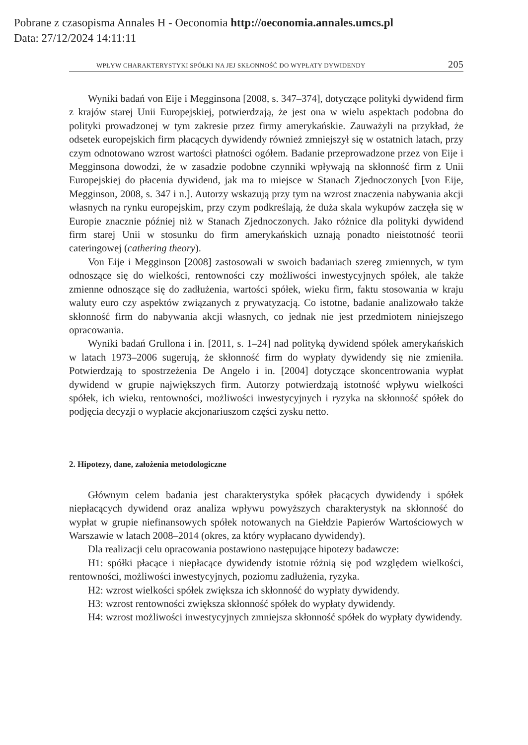Pobrane z czasopisma Annales H - Oeconomia http://oeconomia.annales.umcs.pl
Data: 27/12/2024 14:11:11
WPŁYW CHARAKTERYSTYKI SPÓŁKI NA JEJ SKŁONNOŚĆ DO WYPŁATY DYWIDENDY 205
Wyniki badań von Eije i Megginsona [2008, s. 347–374], dotyczące polityki dywidend firm z krajów starej Unii Europejskiej, potwierdzają, że jest ona w wielu aspektach podobna do polityki prowadzonej w tym zakresie przez firmy amerykańskie. Zauważyli na przykład, że odsetek europejskich firm płacących dywidendy również zmniejszył się w ostatnich latach, przy czym odnotowano wzrost wartości płatności ogółem. Badanie przeprowadzone przez von Eije i Megginsona dowodzi, że w zasadzie podobne czynniki wpływają na skłonność firm z Unii Europejskiej do płacenia dywidend, jak ma to miejsce w Stanach Zjednoczonych [von Eije, Megginson, 2008, s. 347 i n.]. Autorzy wskazują przy tym na wzrost znaczenia nabywania akcji własnych na rynku europejskim, przy czym podkreślają, że duża skala wykupów zaczęła się w Europie znacznie później niż w Stanach Zjednoczonych. Jako różnice dla polityki dywidend firm starej Unii w stosunku do firm amerykańskich uznają ponadto nieistotność teorii cateringowej (cathering theory).
Von Eije i Megginson [2008] zastosowali w swoich badaniach szereg zmiennych, w tym odnoszące się do wielkości, rentowności czy możliwości inwestycyjnych spółek, ale także zmienne odnoszące się do zadłużenia, wartości spółek, wieku firm, faktu stosowania w kraju waluty euro czy aspektów związanych z prywatyzacją. Co istotne, badanie analizowało także skłonność firm do nabywania akcji własnych, co jednak nie jest przedmiotem niniejszego opracowania.
Wyniki badań Grullona i in. [2011, s. 1–24] nad polityką dywidend spółek amerykańskich w latach 1973–2006 sugerują, że skłonność firm do wypłaty dywidendy się nie zmieniła. Potwierdzają to spostrzeżenia De Angelo i in. [2004] dotyczące skoncentrowania wypłat dywidend w grupie największych firm. Autorzy potwierdzają istotność wpływu wielkości spółek, ich wieku, rentowności, możliwości inwestycyjnych i ryzyka na skłonność spółek do podjęcia decyzji o wypłacie akcjonariuszom części zysku netto.
2. Hipotezy, dane, założenia metodologiczne
Głównym celem badania jest charakterystyka spółek płacących dywidendy i spółek niepłacących dywidend oraz analiza wpływu powyższych charakterystyk na skłonność do wypłat w grupie niefinansowych spółek notowanych na Giełdzie Papierów Wartościowych w Warszawie w latach 2008–2014 (okres, za który wypłacano dywidendy).
Dla realizacji celu opracowania postawiono następujące hipotezy badawcze:
H1: spółki płacące i niepłacące dywidendy istotnie różnią się pod względem wielkości, rentowności, możliwości inwestycyjnych, poziomu zadłużenia, ryzyka.
H2: wzrost wielkości spółek zwiększa ich skłonność do wypłaty dywidendy.
H3: wzrost rentowności zwiększa skłonność spółek do wypłaty dywidendy.
H4: wzrost możliwości inwestycyjnych zmniejsza skłonność spółek do wypłaty dywidendy.